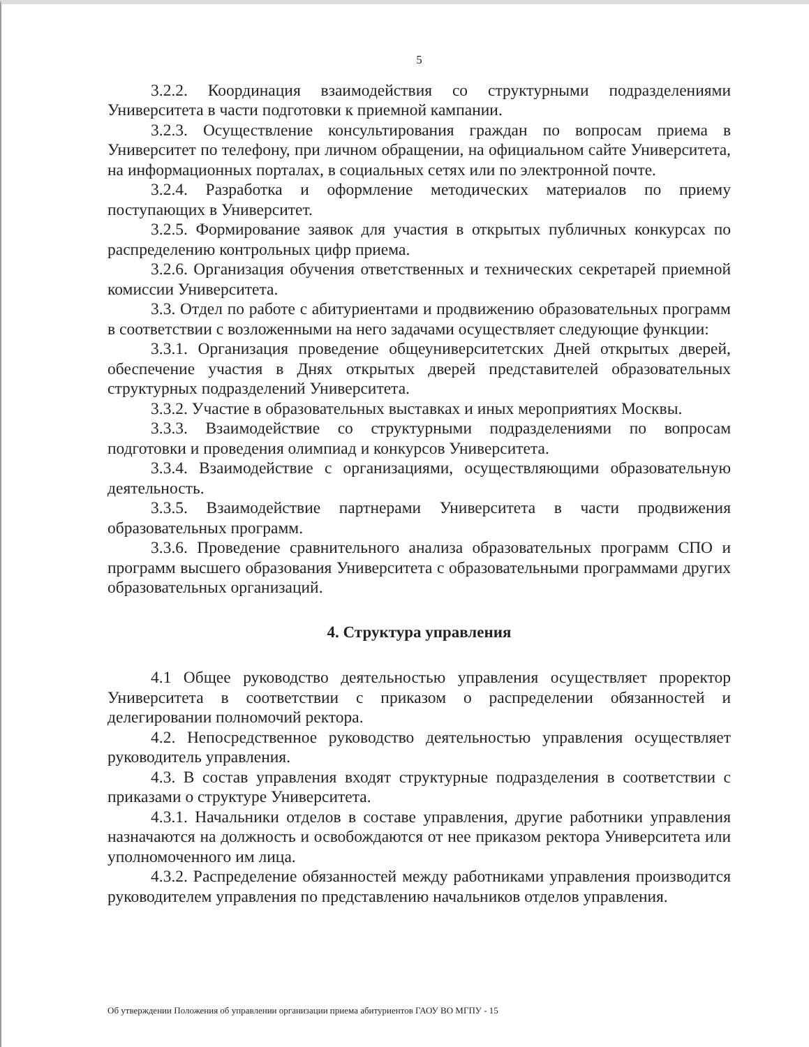5
3.2.2. Координация взаимодействия со структурными подразделениями Университета в части подготовки к приемной кампании.
3.2.3. Осуществление консультирования граждан по вопросам приема в Университет по телефону, при личном обращении, на официальном сайте Университета, на информационных порталах, в социальных сетях или по электронной почте.
3.2.4. Разработка и оформление методических материалов по приему поступающих в Университет.
3.2.5. Формирование заявок для участия в открытых публичных конкурсах по распределению контрольных цифр приема.
3.2.6. Организация обучения ответственных и технических секретарей приемной комиссии Университета.
3.3. Отдел по работе с абитуриентами и продвижению образовательных программ в соответствии с возложенными на него задачами осуществляет следующие функции:
3.3.1. Организация проведение общеуниверситетских Дней открытых дверей, обеспечение участия в Днях открытых дверей представителей образовательных структурных подразделений Университета.
3.3.2. Участие в образовательных выставках и иных мероприятиях Москвы.
3.3.3. Взаимодействие со структурными подразделениями по вопросам подготовки и проведения олимпиад и конкурсов Университета.
3.3.4. Взаимодействие с организациями, осуществляющими образовательную деятельность.
3.3.5. Взаимодействие партнерами Университета в части продвижения образовательных программ.
3.3.6. Проведение сравнительного анализа образовательных программ СПО и программ высшего образования Университета с образовательными программами других образовательных организаций.
4. Структура управления
4.1 Общее руководство деятельностью управления осуществляет проректор Университета в соответствии с приказом о распределении обязанностей и делегировании полномочий ректора.
4.2. Непосредственное руководство деятельностью управления осуществляет руководитель управления.
4.3. В состав управления входят структурные подразделения в соответствии с приказами о структуре Университета.
4.3.1. Начальники отделов в составе управления, другие работники управления назначаются на должность и освобождаются от нее приказом ректора Университета или уполномоченного им лица.
4.3.2. Распределение обязанностей между работниками управления производится руководителем управления по представлению начальников отделов управления.
Об утверждении Положения об управлении организации приема абитуриентов ГАОУ ВО МГПУ - 15